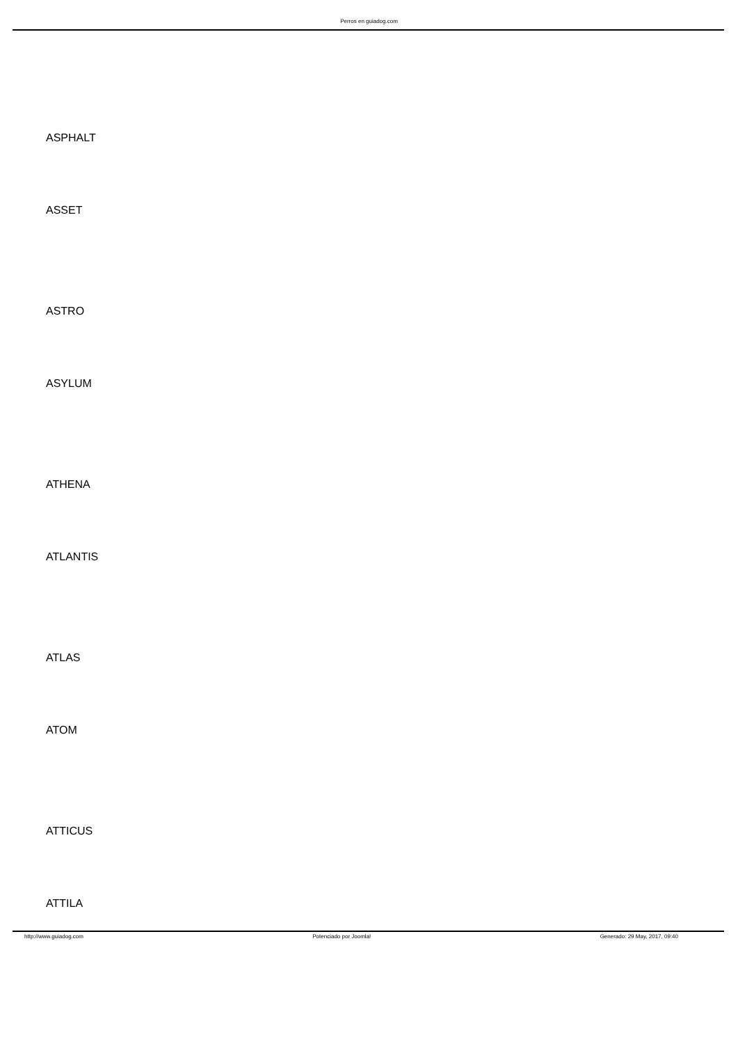Perros en guiadog.com
ASPHALT
ASSET
ASTRO
ASYLUM
ATHENA
ATLANTIS
ATLAS
ATOM
ATTICUS
ATTILA
http://www.guiadog.com Potenciado por Joomla! Generado: 29 May, 2017, 09:40